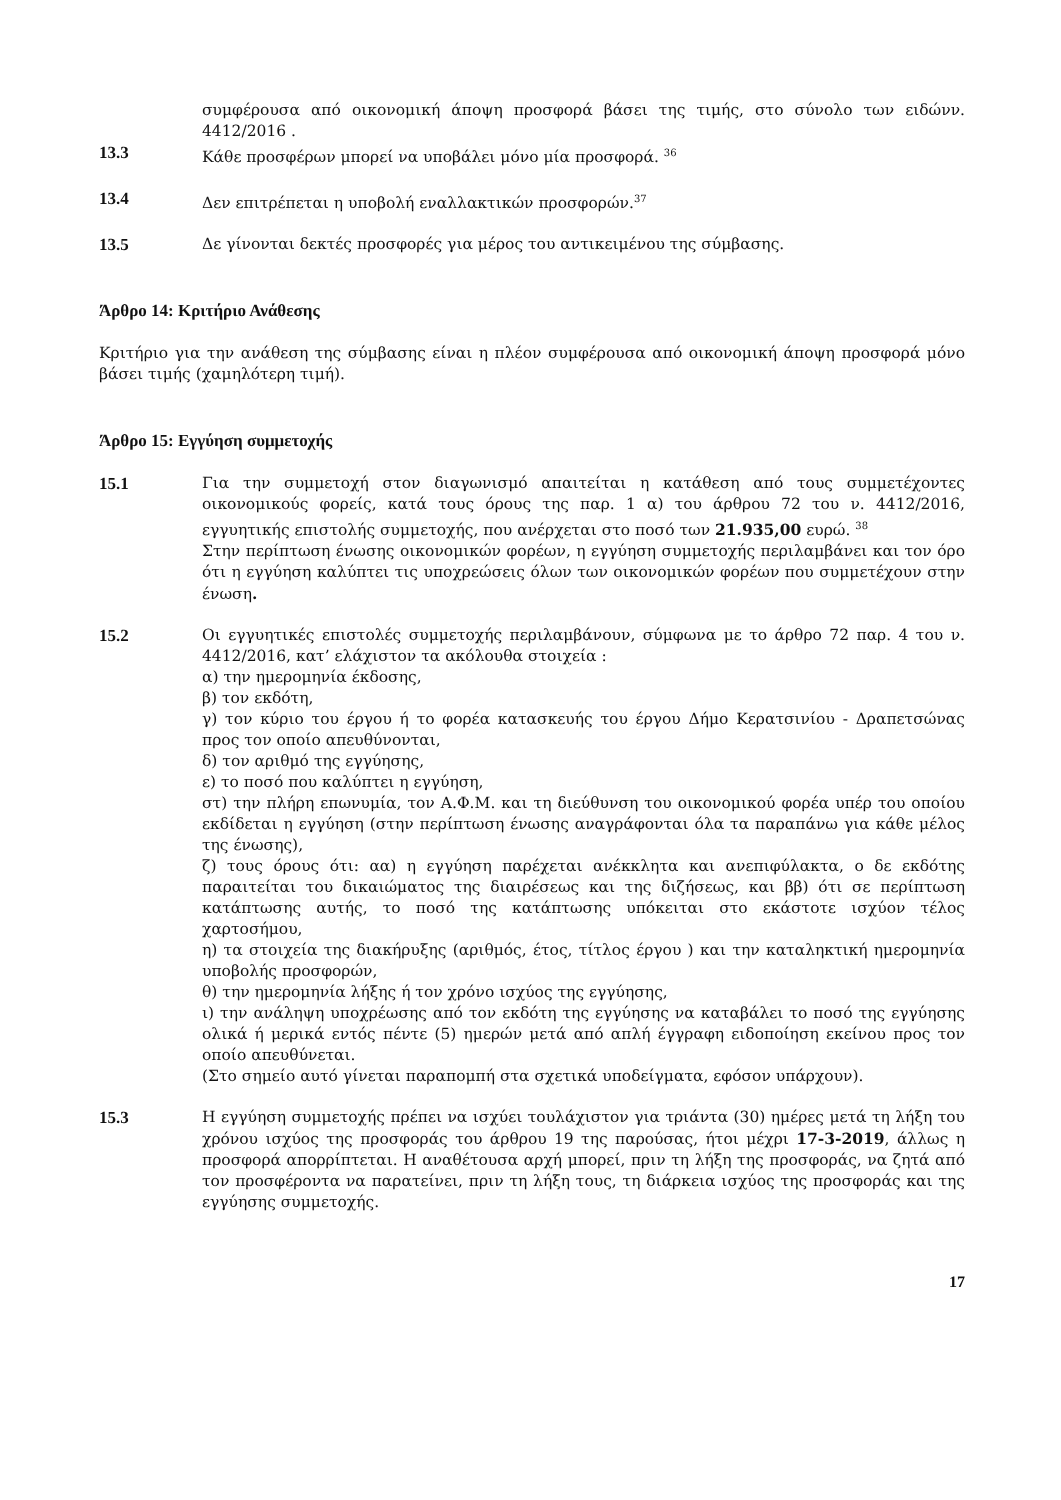συμφέρουσα από οικονομική άποψη προσφορά βάσει της τιμής, στο σύνολο των ειδώνν. 4412/2016 .
13.3 Κάθε προσφέρων μπορεί να υποβάλει μόνο μία προσφορά. <sup>36</sup>
13.4 Δεν επιτρέπεται η υποβολή εναλλακτικών προσφορών.<sup>37</sup>
13.5 Δε γίνονται δεκτές προσφορές για μέρος του αντικειμένου της σύμβασης.
Άρθρο 14: Κριτήριο Ανάθεσης
Κριτήριο για την ανάθεση της σύμβασης είναι η πλέον συμφέρουσα από οικονομική άποψη προσφορά μόνο βάσει τιμής (χαμηλότερη τιμή).
Άρθρο 15: Εγγύηση συμμετοχής
15.1 Για την συμμετοχή στον διαγωνισμό απαιτείται η κατάθεση από τους συμμετέχοντες οικονομικούς φορείς, κατά τους όρους της παρ. 1 α) του άρθρου 72 του ν. 4412/2016, εγγυητικής επιστολής συμμετοχής, που ανέρχεται στο ποσό των 21.935,00 ευρώ. <sup>38</sup>
Στην περίπτωση ένωσης οικονομικών φορέων, η εγγύηση συμμετοχής περιλαμβάνει και τον όρο ότι η εγγύηση καλύπτει τις υποχρεώσεις όλων των οικονομικών φορέων που συμμετέχουν στην ένωση.
15.2 Οι εγγυητικές επιστολές συμμετοχής περιλαμβάνουν, σύμφωνα με το άρθρο 72 παρ. 4 του ν. 4412/2016, κατ’ ελάχιστον τα ακόλουθα στοιχεία :
α) την ημερομηνία έκδοσης,
β) τον εκδότη,
γ) τον κύριο του έργου ή το φορέα κατασκευής του έργου Δήμο Κερατσινίου - Δραπετσώνας προς τον οποίο απευθύνονται,
δ) τον αριθμό της εγγύησης,
ε) το ποσό που καλύπτει η εγγύηση,
στ) την πλήρη επωνυμία, τον Α.Φ.Μ. και τη διεύθυνση του οικονομικού φορέα υπέρ του οποίου εκδίδεται η εγγύηση (στην περίπτωση ένωσης αναγράφονται όλα τα παραπάνω για κάθε μέλος της ένωσης),
ζ) τους όρους ότι: αα) η εγγύηση παρέχεται ανέκκλητα και ανεπιφύλακτα, ο δε εκδότης παραιτείται του δικαιώματος της διαιρέσεως και της διζήσεως, και ββ) ότι σε περίπτωση κατάπτωσης αυτής, το ποσό της κατάπτωσης υπόκειται στο εκάστοτε ισχύον τέλος χαρτοσήμου,
η) τα στοιχεία της διακήρυξης (αριθμός, έτος, τίτλος έργου ) και την καταληκτική ημερομηνία υποβολής προσφορών,
θ) την ημερομηνία λήξης ή τον χρόνο ισχύος της εγγύησης,
ι) την ανάληψη υποχρέωσης από τον εκδότη της εγγύησης να καταβάλει το ποσό της εγγύησης ολικά ή μερικά εντός πέντε (5) ημερών μετά από απλή έγγραφη ειδοποίηση εκείνου προς τον οποίο απευθύνεται.
(Στο σημείο αυτό γίνεται παραπομπή στα σχετικά υποδείγματα, εφόσον υπάρχουν).
15.3 Η εγγύηση συμμετοχής πρέπει να ισχύει τουλάχιστον για τριάντα (30) ημέρες μετά τη λήξη του χρόνου ισχύος της προσφοράς του άρθρου 19 της παρούσας, ήτοι μέχρι 17-3-2019, άλλως η προσφορά απορρίπτεται. Η αναθέτουσα αρχή μπορεί, πριν τη λήξη της προσφοράς, να ζητά από τον προσφέροντα να παρατείνει, πριν τη λήξη τους, τη διάρκεια ισχύος της προσφοράς και της εγγύησης συμμετοχής.
17